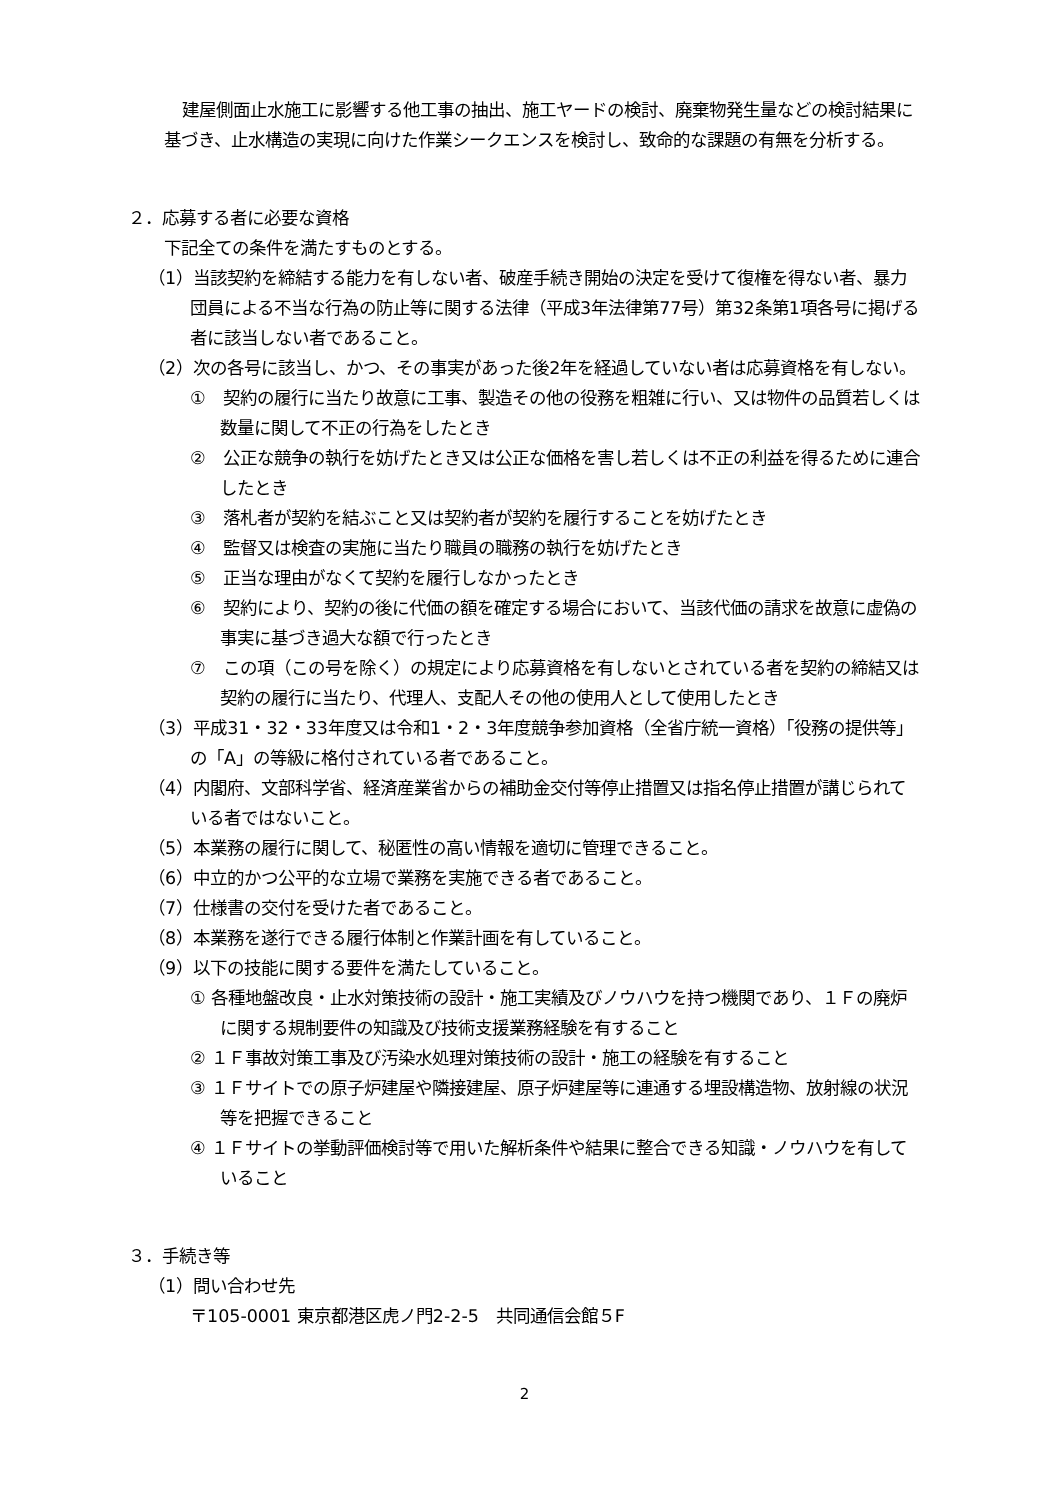建屋側面止水施工に影響する他工事の抽出、施工ヤードの検討、廃棄物発生量などの検討結果に基づき、止水構造の実現に向けた作業シークエンスを検討し、致命的な課題の有無を分析する。
２．応募する者に必要な資格
下記全ての条件を満たすものとする。
（1）当該契約を締結する能力を有しない者、破産手続き開始の決定を受けて復権を得ない者、暴力団員による不当な行為の防止等に関する法律（平成3年法律第77号）第32条第1項各号に掲げる者に該当しない者であること。
（2）次の各号に該当し、かつ、その事実があった後2年を経過していない者は応募資格を有しない。
①　契約の履行に当たり故意に工事、製造その他の役務を粗雑に行い、又は物件の品質若しくは数量に関して不正の行為をしたとき
②　公正な競争の執行を妨げたとき又は公正な価格を害し若しくは不正の利益を得るために連合したとき
③　落札者が契約を結ぶこと又は契約者が契約を履行することを妨げたとき
④　監督又は検査の実施に当たり職員の職務の執行を妨げたとき
⑤　正当な理由がなくて契約を履行しなかったとき
⑥　契約により、契約の後に代価の額を確定する場合において、当該代価の請求を故意に虚偽の事実に基づき過大な額で行ったとき
⑦　この項（この号を除く）の規定により応募資格を有しないとされている者を契約の締結又は契約の履行に当たり、代理人、支配人その他の使用人として使用したとき
（3）平成31・32・33年度又は令和1・2・3年度競争参加資格（全省庁統一資格）「役務の提供等」の「A」の等級に格付されている者であること。
（4）内閣府、文部科学省、経済産業省からの補助金交付等停止措置又は指名停止措置が講じられている者ではないこと。
（5）本業務の履行に関して、秘匿性の高い情報を適切に管理できること。
（6）中立的かつ公平的な立場で業務を実施できる者であること。
（7）仕様書の交付を受けた者であること。
（8）本業務を遂行できる履行体制と作業計画を有していること。
（9）以下の技能に関する要件を満たしていること。
① 各種地盤改良・止水対策技術の設計・施工実績及びノウハウを持つ機関であり、１Ｆの廃炉に関する規制要件の知識及び技術支援業務経験を有すること
② １Ｆ事故対策工事及び汚染水処理対策技術の設計・施工の経験を有すること
③ １Ｆサイトでの原子炉建屋や隣接建屋、原子炉建屋等に連通する埋設構造物、放射線の状況等を把握できること
④ １Ｆサイトの挙動評価検討等で用いた解析条件や結果に整合できる知識・ノウハウを有していること
３．手続き等
（1）問い合わせ先
〒105-0001 東京都港区虎ノ門2-2-5　共同通信会館５F
2